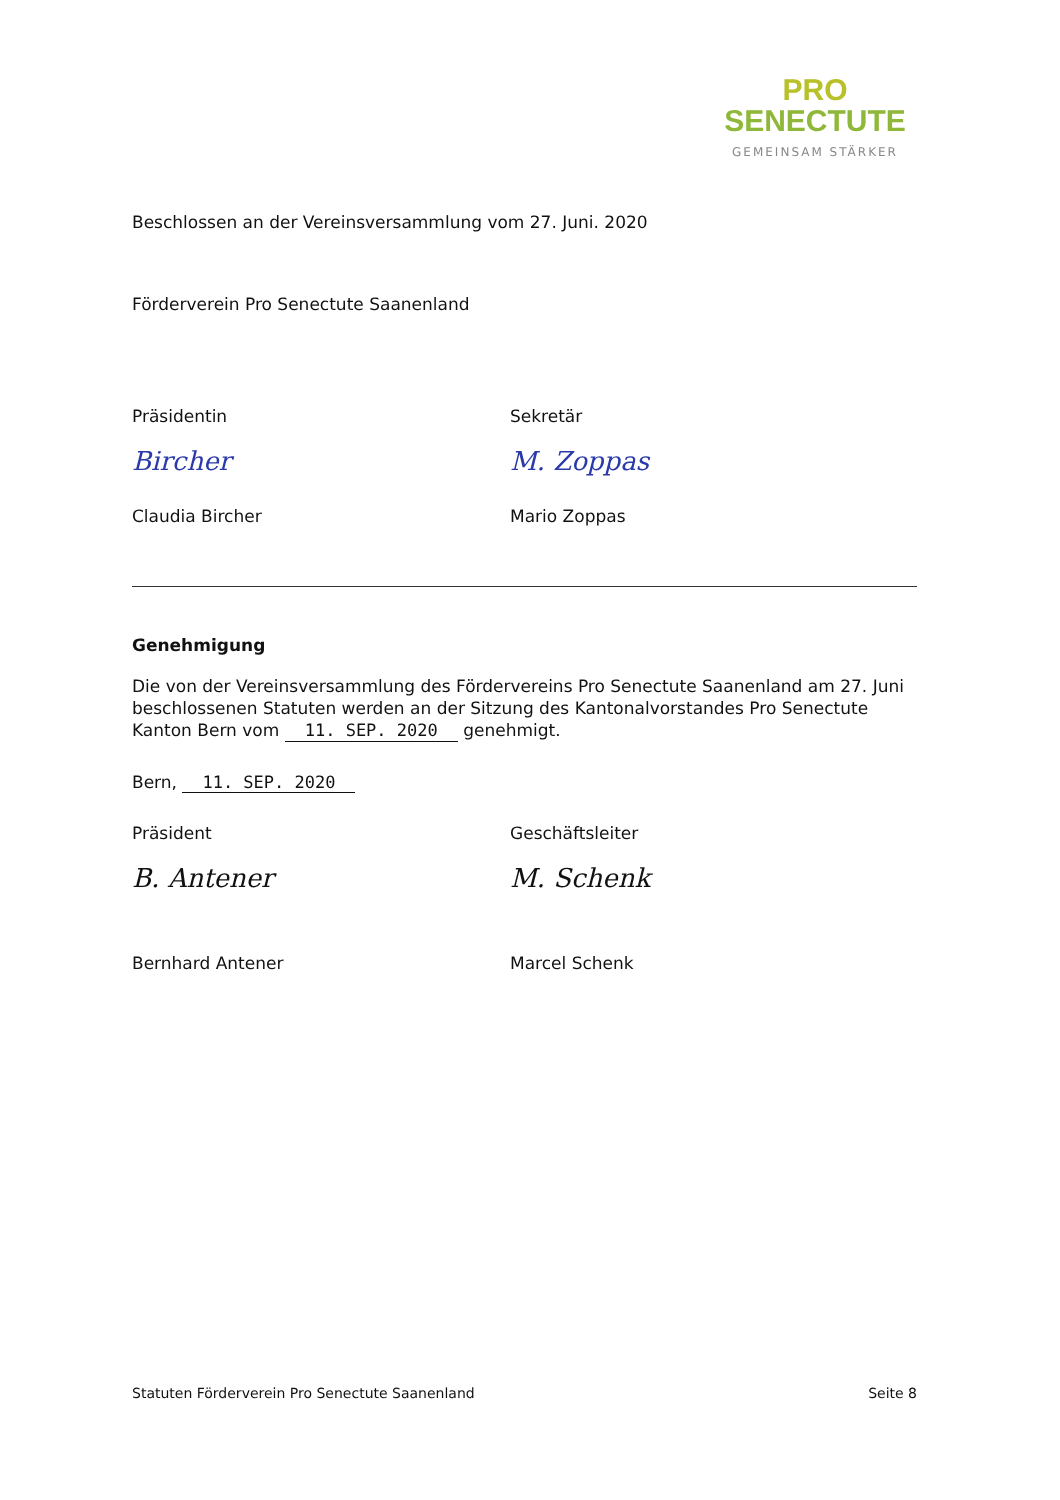PRO
SENECTUTE
GEMEINSAM STÄRKER
Beschlossen an der Vereinsversammlung vom 27. Juni. 2020
Förderverein Pro Senectute Saanenland
Präsidentin
Bircher
Claudia Bircher
Sekretär
M. Zoppas
Mario Zoppas
Genehmigung
Die von der Vereinsversammlung des Fördervereins Pro Senectute Saanenland am 27. Juni beschlossenen Statuten werden an der Sitzung des Kantonalvorstandes Pro Senectute Kanton Bern vom 11. SEP. 2020 genehmigt.
Bern, 11. SEP. 2020
Präsident
B. Antener
Bernhard Antener
Geschäftsleiter
M. Schenk
Marcel Schenk
Statuten Förderverein Pro Senectute Saanenland Seite 8